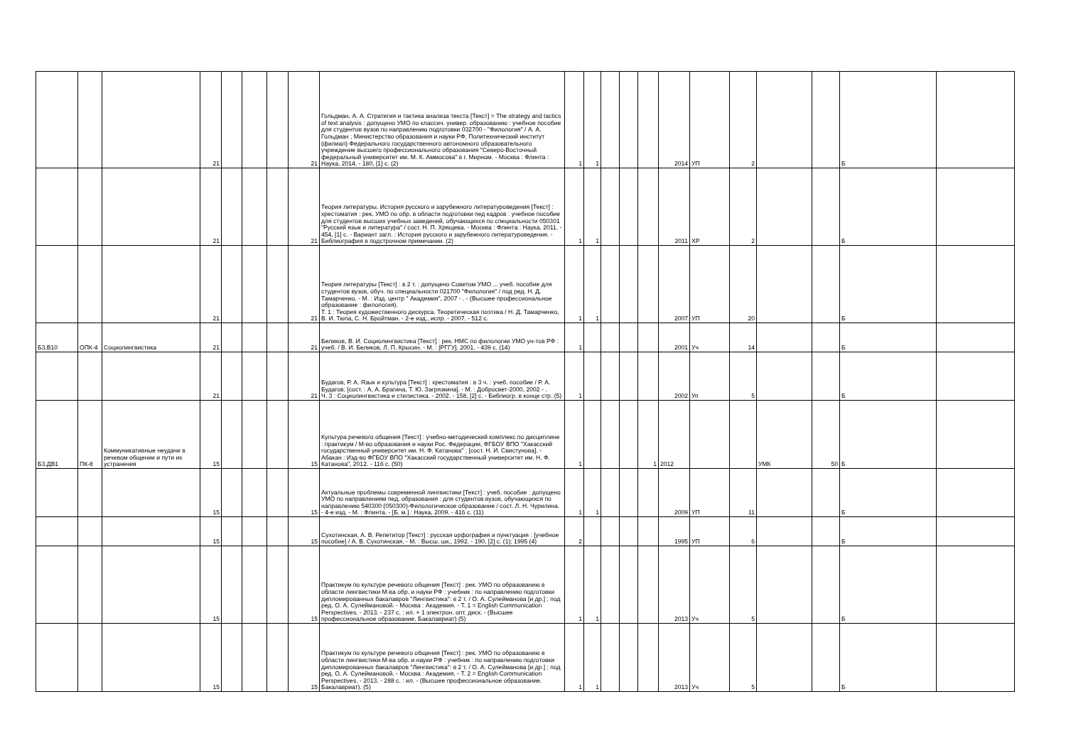| | | | 21 | | | | 21 | Гольдман, А. А. Стратегия и тактика анализа текста [Текст] = The strategy and tactics of text analysis : допущено УМО по классич. универ. образованию : учебное пособие для студентов вузов по направлению подготовки 032700 - "Филология" / А. А. Гольдман ; Министерство образования и науки РФ, Политехнический институт (филиал) Федерального государственного автономного образовательного учреждение высшего профессионального образования "Северо-Восточный федеральный университет им. М. К. Аммосова" в г. Мирном. - Москва : Флинта : Наука, 2014. - 180, [1] с. (2) | 1 | 1 | | | | 2014 | УП | 2 | | | Б | |
| | | | 21 | | | | 21 | Теория литературы. История русского и зарубежного литературоведения [Текст] : хрестоматия : рек. УМО по обр. в области подготовки пед кадров : учебное пособие для студентов высших учебных заведений, обучающихся по специальности 050301 "Русский язык и литература" / сост. Н. П. Хрящева. - Москва : Флинта : Наука, 2011. - 454, [1] с. - Вариант загл. : История русского и зарубежного литературоведения. - Библиография в подстрочном примечании. (2) | 1 | 1 | | | | 2011 | ХР | 2 | | | Б | |
| | | | 21 | | | | 21 | Теория литературы [Текст] : в 2 т. : допущено Советом УМО ... учеб. пособие для студентов вузов, обуч. по специальности 021700 "Филология" / под ред. Н. Д. Тамарченко. - М. : Изд. центр " Академия", 2007 - . - (Высшее профессиональное образование : филология). Т. 1 : Теория художественного дискурса. Теоретическая поэтика / Н. Д. Тамарченко, В. И. Тюпа, С. Н. Бройтман. - 2-е изд., испр. - 2007. - 512 с. | 1 | 1 | | | | 2007 | УП | 20 | | | Б | |
| Б3.В10 | ОПК-4 | Социолингвистика | 21 | | | | 21 | Беликов, В. И. Социолингвистика [Текст] : рек. НМС по филологии УМО ун-тов РФ : учеб. / В. И. Беликов, Л. П. Крысин. - М. : [РГГУ], 2001. - 439 с. (14) | 1 | | | | | 2001 | Уч | 14 | | | Б | |
| | | | 21 | | | | 21 | Будагов, Р. А. Язык и культура [Текст] : хрестоматия : в 3 ч. : учеб. пособие / Р. А. Будагов; [сост. : А. А. Брагина, Т. Ю. Загрязкина]. - М. : Добросвет-2000, 2002 - . Ч. 3 : Социолингвистика и стилистика. - 2002. - 158, [2] с. - Библиогр. в конце стр. (5) | 1 | | | | | 2002 | Уп | 5 | | | Б | |
| Б3.ДВ1 | ПК-8 | Коммуникативные неудачи в речевом общении и пути их устранения | 15 | | | | 15 | Культура речевого общения [Текст] : учебно-методический комплекс по дисциплине : практикум / М-во образования и науки Рос. Федерации, ФГБОУ ВПО "Хакасский государственный университет им. Н. Ф. Катанова" ; [сост. Н. И. Свистунова]. - Абакан : Изд-во ФГБОУ ВПО "Хакасский государственный университет им. Н. Ф. Катанова", 2012. - 116 с. (50) | 1 | | | | 1 | 2012 | | | УМК | 50 | Б | |
| | | | 15 | | | | 15 | Актуальные проблемы современной лингвистики [Текст] : учеб. пособие : допущено УМО по направлениям пед. образования : для студентов вузов, обучающихся по направлению 540300 (050300)-Филологическое образование / сост. Л. Н. Чурилина. - 4-е изд. - М. : Флинта. - [Б. м.] : Наука, 2009. - 416 с. (11) | 1 | 1 | | | | 2009 | УП | 11 | | | Б | |
| | | | 15 | | | | 15 | Сухотинская, А. В. Репетитор [Текст] : русская орфография и пунктуация : [учебное пособие] / А. В. Сухотинская. - М. : Высш. шк., 1992. - 190, [2] с. (1); 1995 (4) | 2 | | | | | 1995 | УП | 6 | | | Б | |
| | | | 15 | | | | 15 | Практикум по культуре речевого общения [Текст] : рек. УМО по образованию в области лингвистики М-ва обр. и науки РФ : учебник : по направлению подготовки дипломированных бакалавров "Лингвистика": в 2 т. / О. А. Сулейманова [и др.] ; под ред. О. А. Сулеймановой. - Москва : Академия. - Т. 1 = English Communication Perspectives. - 2013. - 237 с. : ил. + 1 электрон. опт. диск. - (Высшее профессиональное образование. Бакалавриат) (5) | 1 | 1 | | | | 2013 | Уч | 5 | | | Б | |
| | | | 15 | | | | 15 | Практикум по культуре речевого общения [Текст] : рек. УМО по образованию в области лингвистики М-ва обр. и науки РФ : учебник : по направлению подготовки дипломированных бакалавров "Лингвистика": в 2 т. / О. А. Сулейманова [и др.] ; под ред. О. А. Сулеймановой. - Москва : Академия. - Т. 2 = English Communication Perspectives. - 2013. - 288 с. : ил. - (Высшее профессиональное образование. Бакалавриат). (5) | 1 | 1 | | | | 2013 | Уч | 5 | | | Б | |